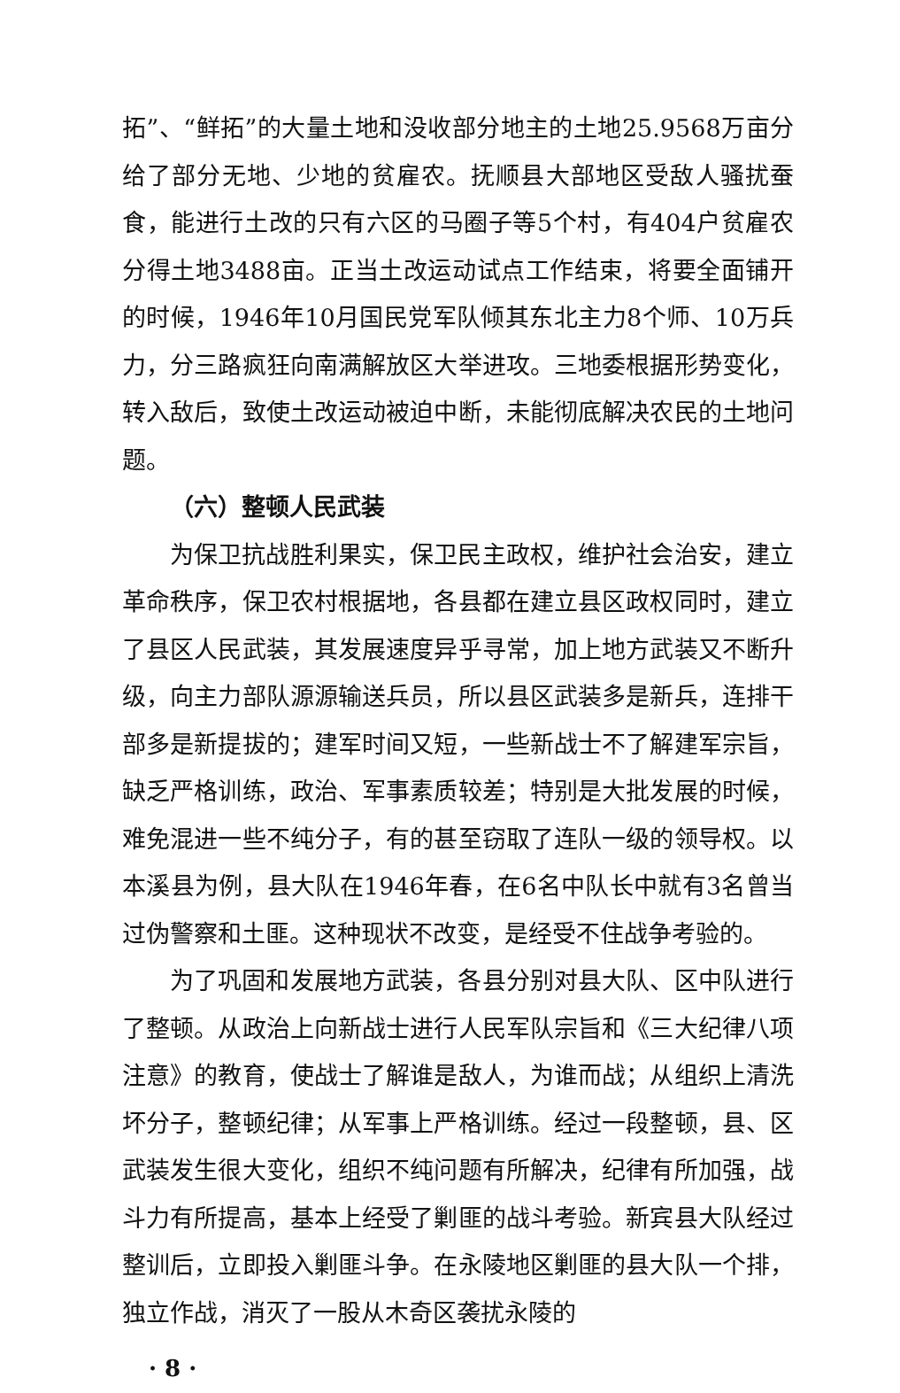拓”、“鲜拓”的大量土地和没收部分地主的土地25.9568万亩分给了部分无地、少地的贫雇农。抚顺县大部地区受敌人骚扰蚕食，能进行土改的只有六区的马圈子等5个村，有404户贫雇农分得土地3488亩。正当土改运动试点工作结束，将要全面铺开的时候，1946年10月国民党军队倾其东北主力8个师、10万兵力，分三路疯狂向南满解放区大举进攻。三地委根据形势变化，转入敌后，致使土改运动被迫中断，未能彻底解决农民的土地问题。
（六）整顿人民武装
为保卫抗战胜利果实，保卫民主政权，维护社会治安，建立革命秩序，保卫农村根据地，各县都在建立县区政权同时，建立了县区人民武装，其发展速度异乎寻常，加上地方武装又不断升级，向主力部队源源输送兵员，所以县区武装多是新兵，连排干部多是新提拔的；建军时间又短，一些新战士不了解建军宗旨，缺乏严格训练，政治、军事素质较差；特别是大批发展的时候，难免混进一些不纯分子，有的甚至窃取了连队一级的领导权。以本溪县为例，县大队在1946年春，在6名中队长中就有3名曾当过伪警察和土匪。这种现状不改变，是经受不住战争考验的。
为了巩固和发展地方武装，各县分别对县大队、区中队进行了整顿。从政治上向新战士进行人民军队宗旨和《三大纪律八项注意》的教育，使战士了解谁是敌人，为谁而战；从组织上清洗坏分子，整顿纪律；从军事上严格训练。经过一段整顿，县、区武装发生很大变化，组织不纯问题有所解决，纪律有所加强，战斗力有所提高，基本上经受了剿匪的战斗考验。新宾县大队经过整训后，立即投入剿匪斗争。在永陵地区剿匪的县大队一个排，独立作战，消灭了一股从木奇区袭扰永陵的
· 8 ·